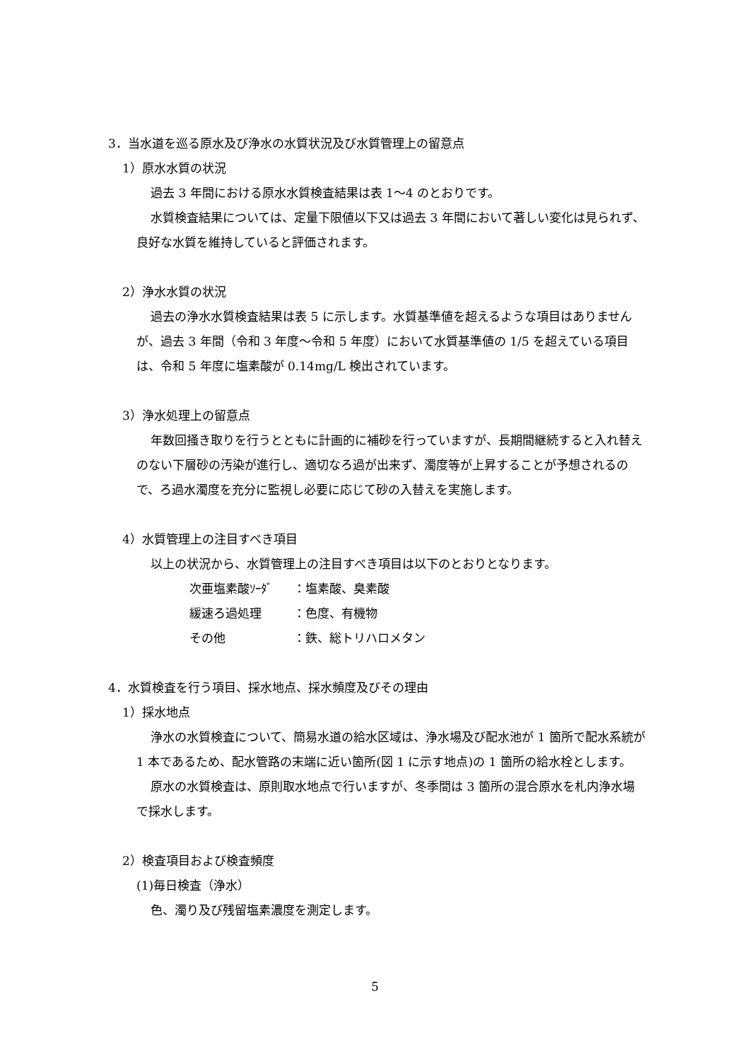3．当水道を巡る原水及び浄水の水質状況及び水質管理上の留意点
1）原水水質の状況
過去 3 年間における原水水質検査結果は表 1～4 のとおりです。
水質検査結果については、定量下限値以下又は過去 3 年間において著しい変化は見られず、良好な水質を維持していると評価されます。
2）浄水水質の状況
過去の浄水水質検査結果は表 5 に示します。水質基準値を超えるような項目はありませんが、過去 3 年間（令和 3 年度～令和 5 年度）において水質基準値の 1/5 を超えている項目は、令和 5 年度に塩素酸が 0.14mg/L 検出されています。
3）浄水処理上の留意点
年数回掻き取りを行うとともに計画的に補砂を行っていますが、長期間継続すると入れ替えのない下層砂の汚染が進行し、適切なろ過が出来ず、濁度等が上昇することが予想されるので、ろ過水濁度を充分に監視し必要に応じて砂の入替えを実施します。
4）水質管理上の注目すべき項目
以上の状況から、水質管理上の注目すべき項目は以下のとおりとなります。
次亜塩素酸ｿｰﾀﾞ ：塩素酸、臭素酸
緩速ろ過処理 ：色度、有機物
その他 ：鉄、総トリハロメタン
4．水質検査を行う項目、採水地点、採水頻度及びその理由
1）採水地点
浄水の水質検査について、簡易水道の給水区域は、浄水場及び配水池が 1 箇所で配水系統が 1 本であるため、配水管路の末端に近い箇所(図 1 に示す地点)の 1 箇所の給水栓とします。
原水の水質検査は、原則取水地点で行いますが、冬季間は 3 箇所の混合原水を札内浄水場で採水します。
2）検査項目および検査頻度
(1)毎日検査（浄水）
色、濁り及び残留塩素濃度を測定します。
5